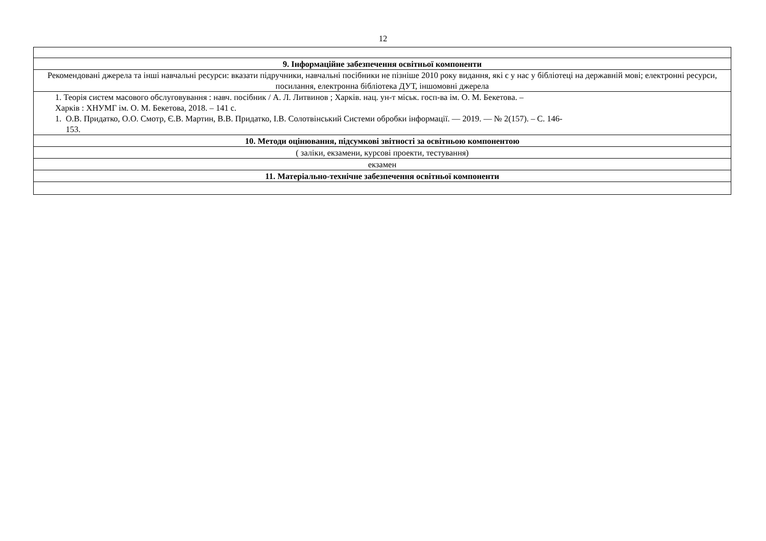12
| 9. Інформаційне забезпечення освітньої компоненти |
| Рекомендовані джерела та інші навчальні ресурси: вказати підручники, навчальні посібники не пізніше 2010 року видання, які є у нас у бібліотеці на державній мові; електронні ресурси, посилання, електронна бібліотека ДУТ, іншомовні джерела |
| 1. Теорія систем масового обслуговування : навч. посібник / А. Л. Литвинов ; Харків. нац. ун-т міськ. госп-ва ім. О. М. Бекетова. – Харків : ХНУМГ ім. О. М. Бекетова, 2018. – 141 с. 1. О.В. Придатко, О.О. Смотр, Є.В. Мартин, В.В. Придатко, І.В. Солотвінський Системи обробки інформації. — 2019. — № 2(157). – С. 146- 153. |
| 10. Методи оцінювання, підсумкові звітності за освітньою компонентою |
| ( заліки, екзамени, курсові проекти, тестування) |
| екзамен |
| 11. Матеріально-технічне забезпечення освітньої компоненти |